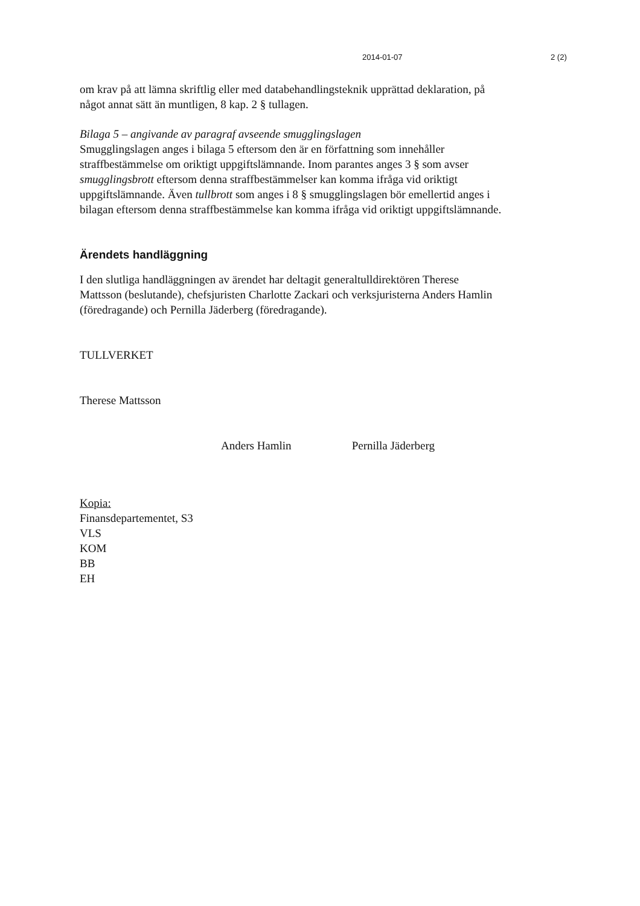2014-01-07 2 (2)
om krav på att lämna skriftlig eller med databehandlingsteknik upprättad deklaration, på något annat sätt än muntligen, 8 kap. 2 § tullagen.
Bilaga 5 – angivande av paragraf avseende smugglingslagen
Smugglingslagen anges i bilaga 5 eftersom den är en författning som innehåller straffbestämmelse om oriktigt uppgiftslämnande. Inom parantes anges 3 § som avser smugglingsbrott eftersom denna straffbestämmelser kan komma ifråga vid oriktigt uppgiftslämnande. Även tullbrott som anges i 8 § smugglingslagen bör emellertid anges i bilagan eftersom denna straffbestämmelse kan komma ifråga vid oriktigt uppgiftslämnande.
Ärendets handläggning
I den slutliga handläggningen av ärendet har deltagit generaltulldirektören Therese Mattsson (beslutande), chefsjuristen Charlotte Zackari och verksjuristerna Anders Hamlin (föredragande) och Pernilla Jäderberg (föredragande).
TULLVERKET
Therese Mattsson
Anders Hamlin Pernilla Jäderberg
Kopia:
Finansdepartementet, S3
VLS
KOM
BB
EH